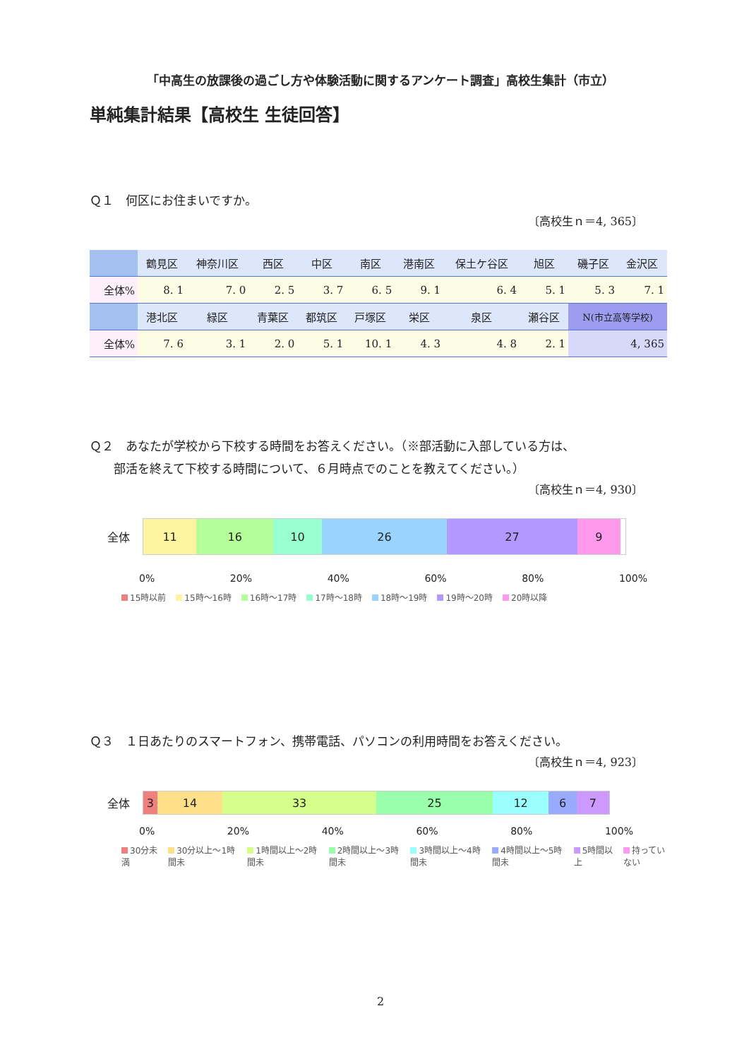「中高生の放課後の過ごし方や体験活動に関するアンケート調査」高校生集計（市立）
単純集計結果【高校生 生徒回答】
Ｑ１　何区にお住まいですか。
〔高校生ｎ＝4, 365〕
| | 鶴見区 | 神奈川区 | 西区 | 中区 | 南区 | 港南区 | 保土ケ谷区 | 旭区 | 磯子区 | 金沢区 |
| --- | --- | --- | --- | --- | --- | --- | --- | --- | --- | --- |
| 全体% | 8. 1 | 7. 0 | 2. 5 | 3. 7 | 6. 5 | 9. 1 | 6. 4 | 5. 1 | 5. 3 | 7. 1 |
| | 港北区 | 緑区 | 青葉区 | 都筑区 | 戸塚区 | 栄区 | 泉区 | 瀬谷区 | N(市立高等学校) | |
| 全体% | 7. 6 | 3. 1 | 2. 0 | 5. 1 | 10. 1 | 4. 3 | 4. 8 | 2. 1 | 4, 365 | |
Ｑ２　あなたが学校から下校する時間をお答えください。（※部活動に入部している方は、
　　部活を終えて下校する時間について、６月時点でのことを教えてください。）
〔高校生ｎ＝4, 930〕
全体
11 16 10 26 27 9
0% 20% 40% 60% 80% 100%
15時以前 15時～16時 16時～17時 17時～18時 18時～19時 19時～20時 20時以降
Ｑ３　１日あたりのスマートフォン、携帯電話、パソコンの利用時間をお答えください。
〔高校生ｎ＝4, 923〕
全体
3 14 33 25 12 6 7
0% 20% 40% 60% 80% 100%
30分未満 30分以上～1時間未 1時間以上～2時間未 2時間以上～3時間未 3時間以上～4時間未 4時間以上～5時間未 5時間以上 持っていない
2